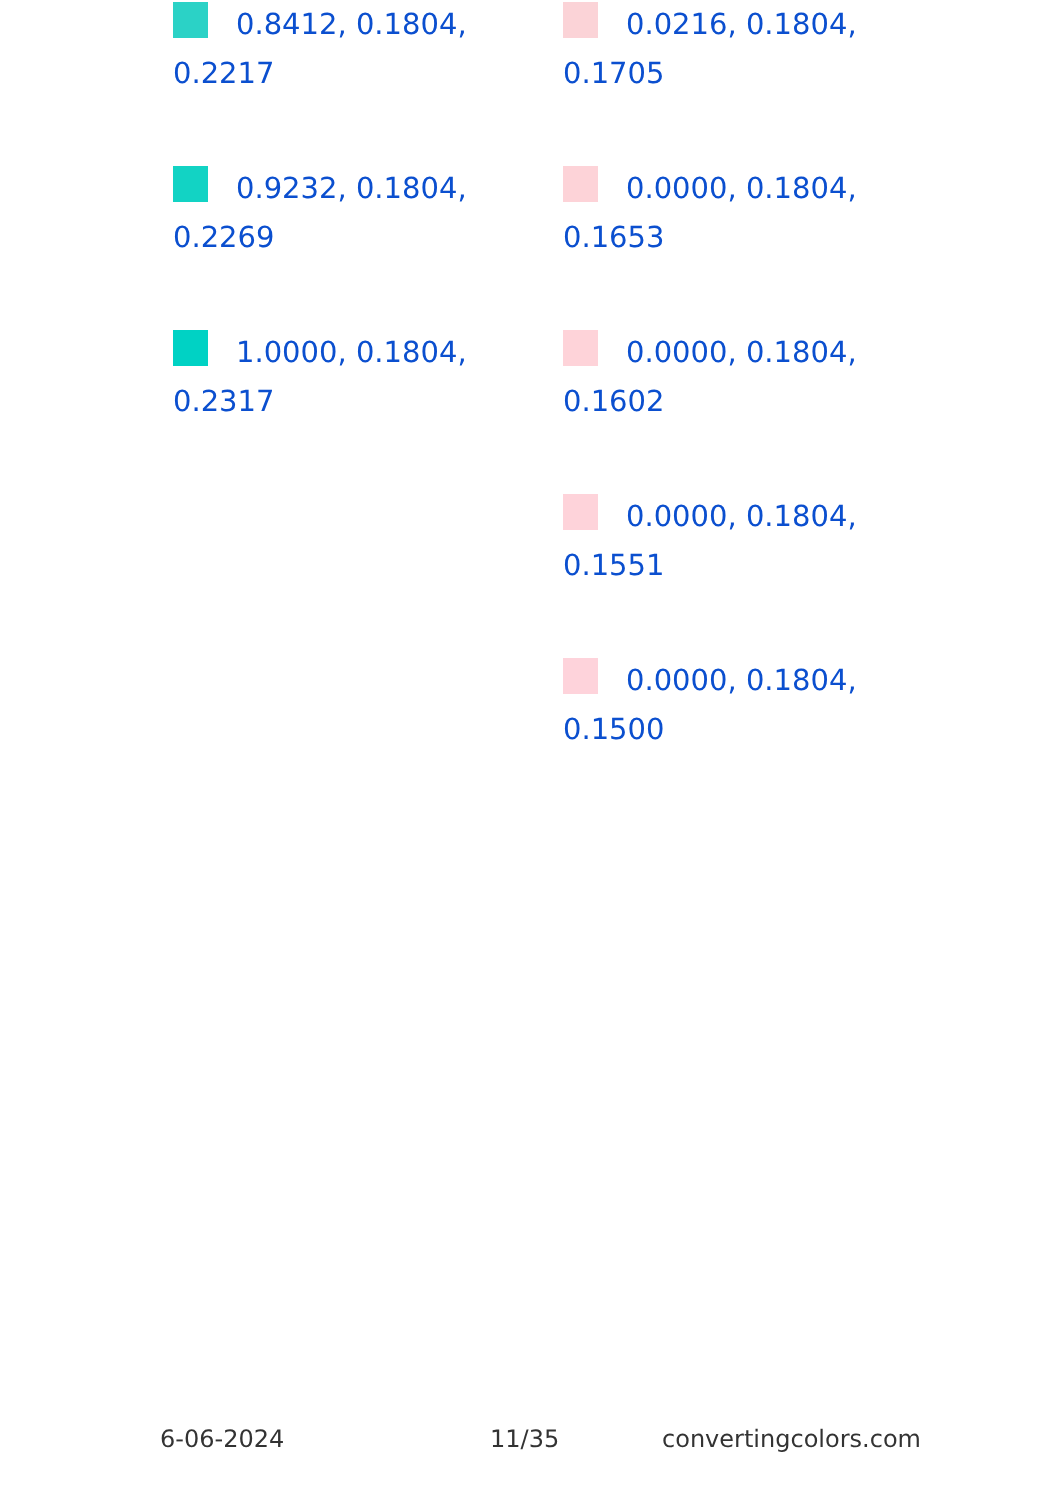0.8412, 0.1804, 0.2217
0.9232, 0.1804, 0.2269
1.0000, 0.1804, 0.2317
0.0216, 0.1804, 0.1705
0.0000, 0.1804, 0.1653
0.0000, 0.1804, 0.1602
0.0000, 0.1804, 0.1551
0.0000, 0.1804, 0.1500
6-06-2024 11/35 convertingcolors.com